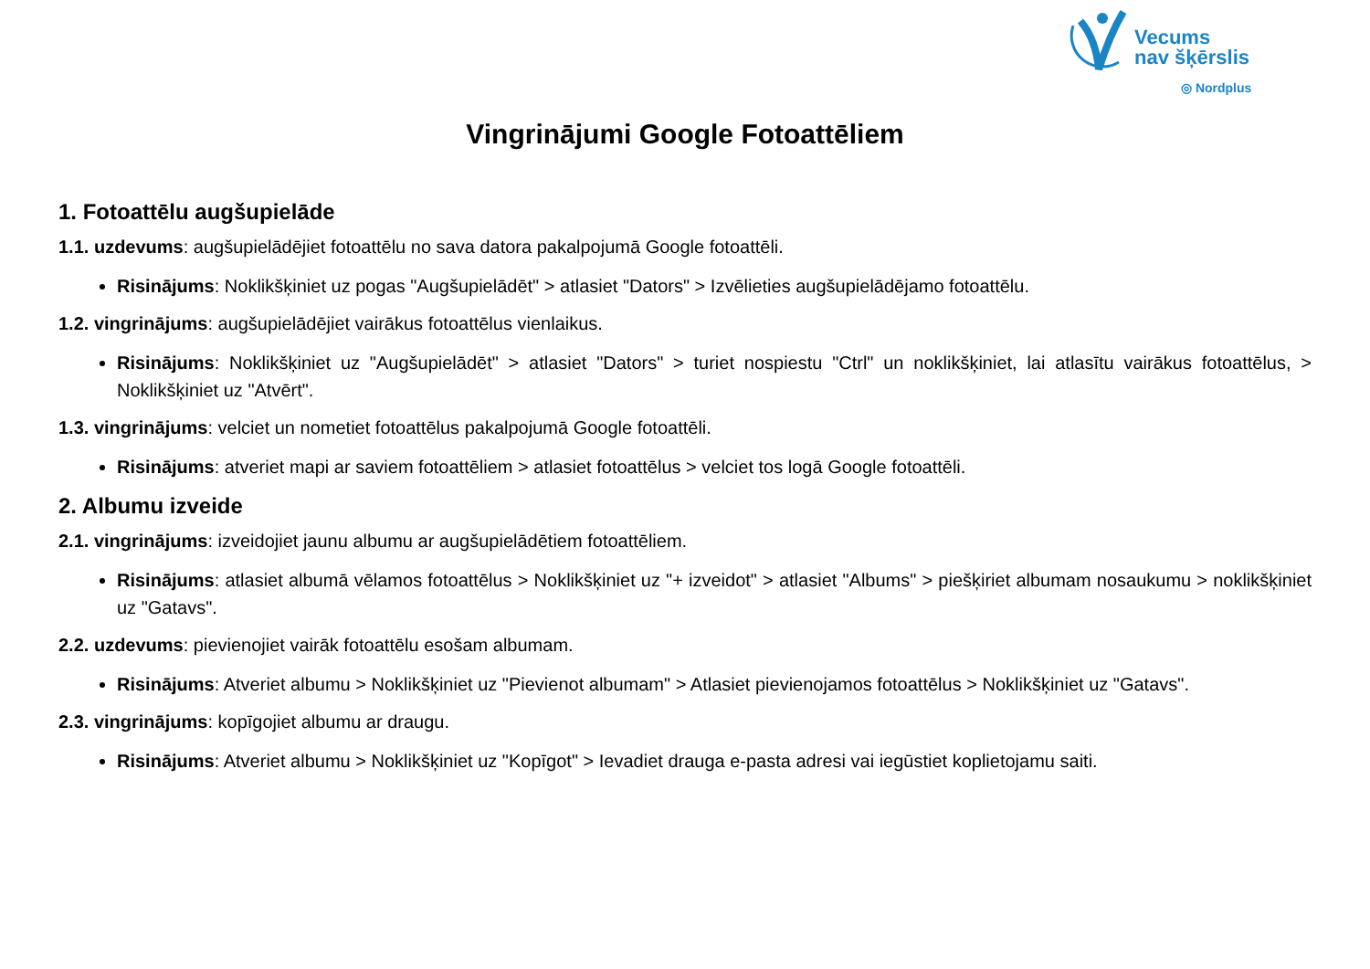Vecums
nav šķērslis
◎ Nordplus
Vingrinājumi Google Fotoattēliem
1. Fotoattēlu augšupielāde
1.1. uzdevums: augšupielādējiet fotoattēlu no sava datora pakalpojumā Google fotoattēli.
Risinājums: Noklikšķiniet uz pogas "Augšupielādēt" > atlasiet "Dators" > Izvēlieties augšupielādējamo fotoattēlu.
1.2. vingrinājums: augšupielādējiet vairākus fotoattēlus vienlaikus.
Risinājums: Noklikšķiniet uz "Augšupielādēt" > atlasiet "Dators" > turiet nospiestu "Ctrl" un noklikšķiniet, lai atlasītu vairākus fotoattēlus, > Noklikšķiniet uz "Atvērt".
1.3. vingrinājums: velciet un nometiet fotoattēlus pakalpojumā Google fotoattēli.
Risinājums: atveriet mapi ar saviem fotoattēliem > atlasiet fotoattēlus > velciet tos logā Google fotoattēli.
2. Albumu izveide
2.1. vingrinājums: izveidojiet jaunu albumu ar augšupielādētiem fotoattēliem.
Risinājums: atlasiet albumā vēlamos fotoattēlus > Noklikšķiniet uz "+ izveidot" > atlasiet "Albums" > piešķiriet albumam nosaukumu > noklikšķiniet uz "Gatavs".
2.2. uzdevums: pievienojiet vairāk fotoattēlu esošam albumam.
Risinājums: Atveriet albumu > Noklikšķiniet uz "Pievienot albumam" > Atlasiet pievienojamos fotoattēlus > Noklikšķiniet uz "Gatavs".
2.3. vingrinājums: kopīgojiet albumu ar draugu.
Risinājums: Atveriet albumu > Noklikšķiniet uz "Kopīgot" > Ievadiet drauga e-pasta adresi vai iegūstiet koplietojamu saiti.